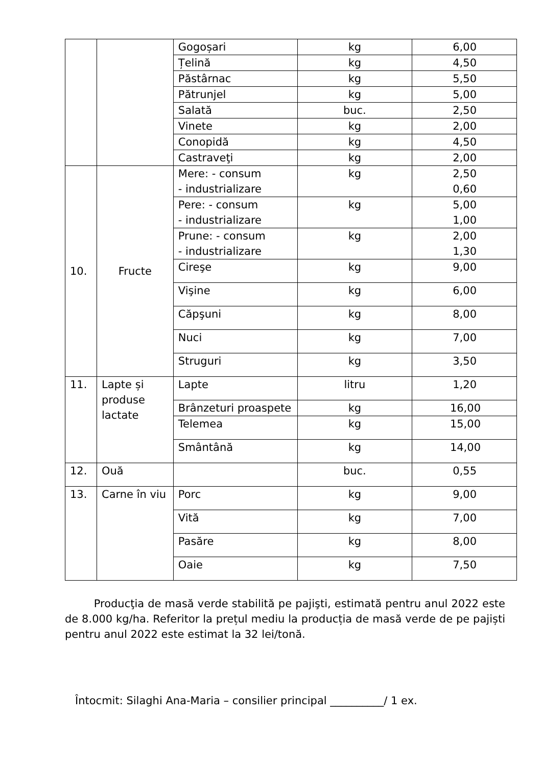| | | Gogoșari | kg | 6,00 |
| | | Țelină | kg | 4,50 |
| | | Păstârnac | kg | 5,50 |
| | | Pătrunjel | kg | 5,00 |
| | | Salată | buc. | 2,50 |
| | | Vinete | kg | 2,00 |
| | | Conopidă | kg | 4,50 |
| | | Castraveţi | kg | 2,00 |
| 10. | Fructe | Mere: - consum - industrializare | kg | 2,50 0,60 |
| | | Pere: - consum - industrializare | kg | 5,00 1,00 |
| | | Prune: - consum - industrializare | kg | 2,00 1,30 |
| | | Cireşe | kg | 9,00 |
| | | Vişine | kg | 6,00 |
| | | Căpşuni | kg | 8,00 |
| | | Nuci | kg | 7,00 |
| | | Struguri | kg | 3,50 |
| 11. | Lapte și produse lactate | Lapte | litru | 1,20 |
| | | Brânzeturi proaspete | kg | 16,00 |
| | | Telemea | kg | 15,00 |
| | | Smântână | kg | 14,00 |
| 12. | Ouă | | buc. | 0,55 |
| 13. | Carne în viu | Porc | kg | 9,00 |
| | | Vită | kg | 7,00 |
| | | Pasăre | kg | 8,00 |
| | | Oaie | kg | 7,50 |
Producţia de masă verde stabilită pe pajişti, estimată pentru anul 2022 este de 8.000 kg/ha. Referitor la prețul mediu la producția de masă verde de pe pajiști pentru anul 2022 este estimat la 32 lei/tonă.
Întocmit: Silaghi Ana-Maria – consilier principal __________/ 1 ex.